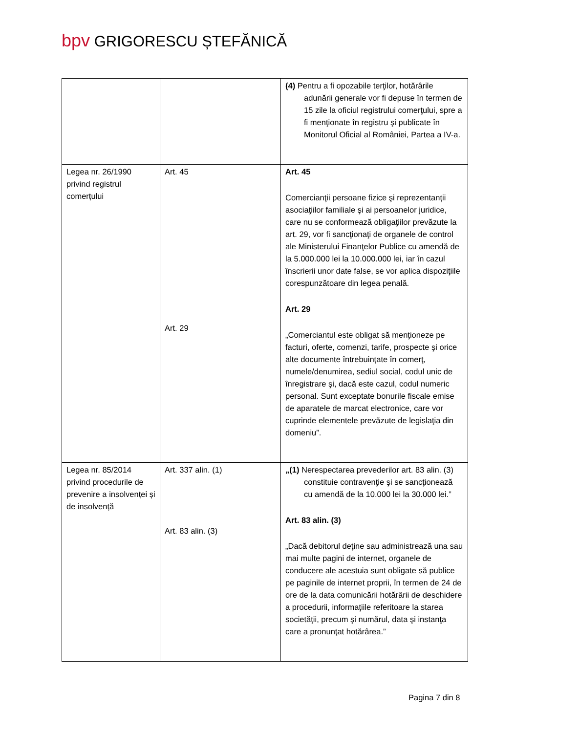bpv GRIGORESCU ȘTEFĂNICĂ
| | | (4) Pentru a fi opozabile terţilor, hotărârile adunării generale vor fi depuse în termen de 15 zile la oficiul registrului comerţului, spre a fi menţionate în registru şi publicate în Monitorul Oficial al României, Partea a IV-a. |
| Legea nr. 26/1990 privind registrul comerțului | Art. 45 Art. 29 | Art. 45 Comercianţii persoane fizice şi reprezentanţii asociaţiilor familiale şi ai persoanelor juridice, care nu se conformează obligaţiilor prevăzute la art. 29, vor fi sancţionaţi de organele de control ale Ministerului Finanţelor Publice cu amendă de la 5.000.000 lei la 10.000.000 lei, iar în cazul înscrierii unor date false, se vor aplica dispoziţiile corespunzătoare din legea penală. Art. 29 „Comerciantul este obligat să menţioneze pe facturi, oferte, comenzi, tarife, prospecte şi orice alte documente întrebuinţate în comerţ, numele/denumirea, sediul social, codul unic de înregistrare şi, dacă este cazul, codul numeric personal. Sunt exceptate bonurile fiscale emise de aparatele de marcat electronice, care vor cuprinde elementele prevăzute de legislaţia din domeniu”. |
| Legea nr. 85/2014 privind procedurile de prevenire a insolvenței și de insolvență | Art. 337 alin. (1) Art. 83 alin. (3) | „(1) Nerespectarea prevederilor art. 83 alin. (3) constituie contravenţie şi se sancţionează cu amendă de la 10.000 lei la 30.000 lei.” Art. 83 alin. (3) „Dacă debitorul deţine sau administrează una sau mai multe pagini de internet, organele de conducere ale acestuia sunt obligate să publice pe paginile de internet proprii, în termen de 24 de ore de la data comunicării hotărârii de deschidere a procedurii, informaţiile referitoare la starea societăţii, precum şi numărul, data şi instanţa care a pronunţat hotărârea.” |
Pagina 7 din 8